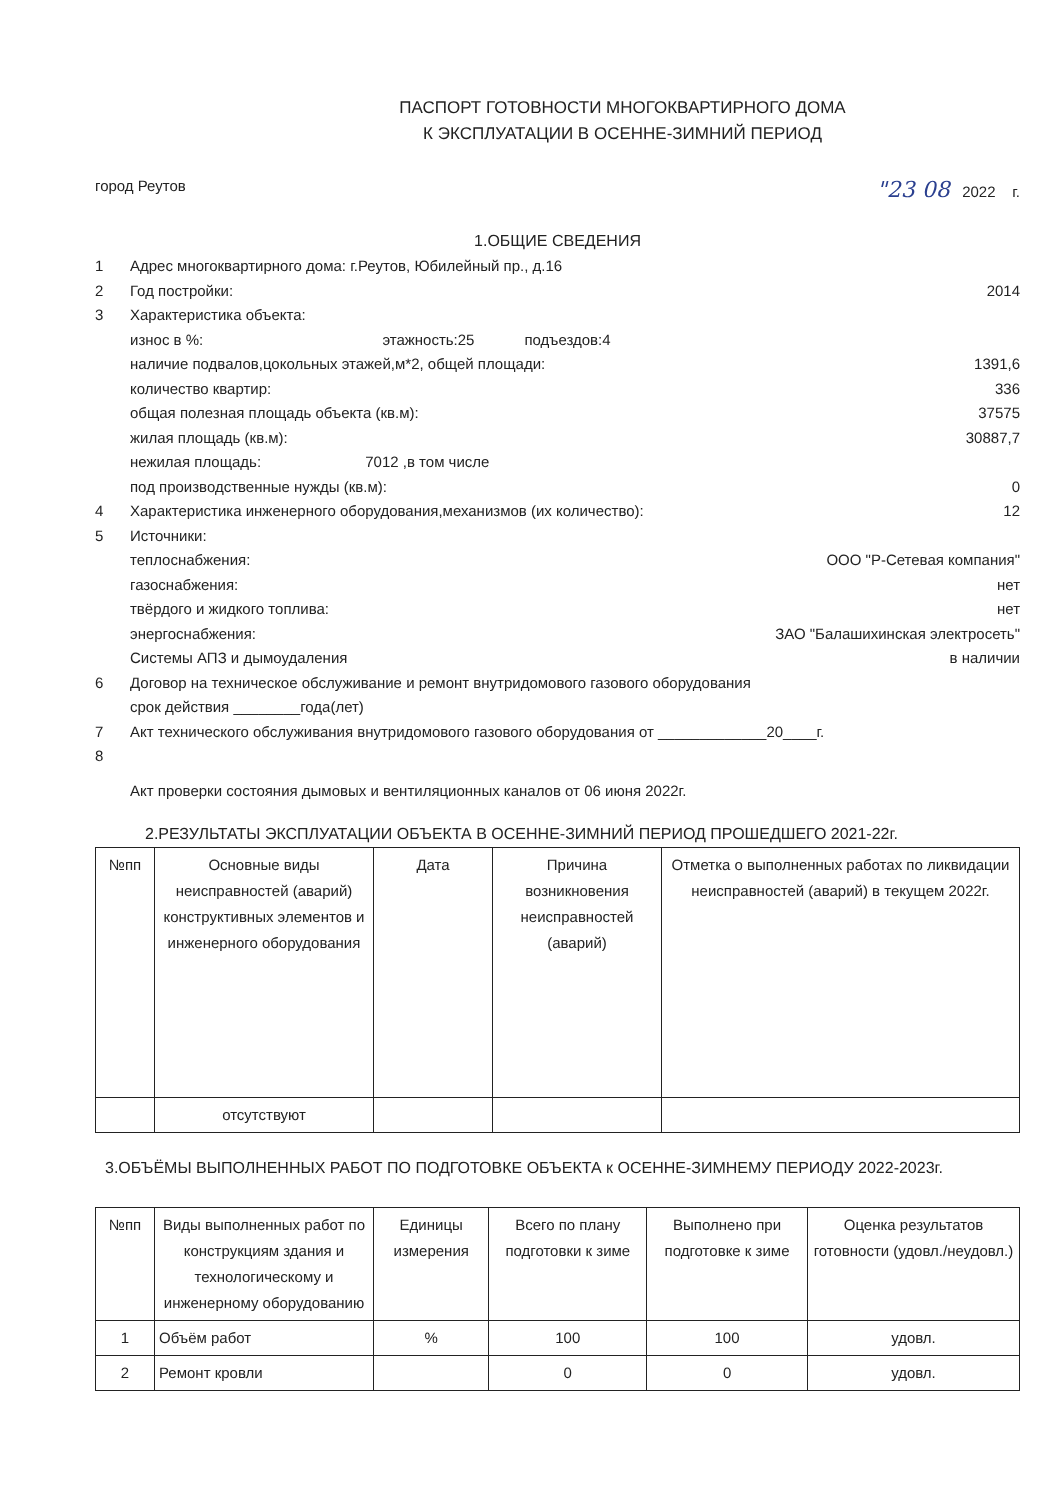ПАСПОРТ ГОТОВНОСТИ МНОГОКВАРТИРНОГО ДОМА
К ЭКСПЛУАТАЦИИ В ОСЕННЕ-ЗИМНИЙ ПЕРИОД
город Реутов "23 08 2022 г.
1.ОБЩИЕ СВЕДЕНИЯ
1 Адрес многоквартирного дома: г.Реутов, Юбилейный пр., д.16
2 Год постройки: 2014
3 Характеристика объекта:
износ в %: этажность:25 подъездов:4
наличие подвалов,цокольных этажей,м*2, общей площади: 1391,6
количество квартир: 336
общая полезная площадь объекта (кв.м): 37575
жилая площадь (кв.м): 30887,7
нежилая площадь: 7012 ,в том числе
под производственные нужды (кв.м): 0
4 Характеристика инженерного оборудования,механизмов (их количество): 12
5 Источники:
теплоснабжения: ООО "Р-Сетевая компания"
газоснабжения: нет
твёрдого и жидкого топлива: нет
энергоснабжения: ЗАО "Балашихинская электросеть"
Системы АПЗ и дымоудаления в наличии
6 Договор на техническое обслуживание и ремонт внутридомового газового оборудования
срок действия ________года(лет)
7 Акт технического обслуживания внутридомового газового оборудования от _____________20____г.
8
Акт проверки состояния дымовых и вентиляционных каналов от 06 июня 2022г.
2.РЕЗУЛЬТАТЫ ЭКСПЛУАТАЦИИ ОБЪЕКТА В ОСЕННЕ-ЗИМНИЙ ПЕРИОД ПРОШЕДШЕГО 2021-22г.
| №пп | Основные виды неисправностей (аварий) конструктивных элементов и инженерного оборудования | Дата | Причина возникновения неисправностей (аварий) | Отметка о выполненных работах по ликвидации неисправностей (аварий) в текущем 2022г. |
| --- | --- | --- | --- | --- |
| | отсутствуют | | | |
3.ОБЪЁМЫ ВЫПОЛНЕННЫХ РАБОТ ПО ПОДГОТОВКЕ ОБЪЕКТА к ОСЕННЕ-ЗИМНЕМУ ПЕРИОДУ 2022-2023г.
| №пп | Виды выполненных работ по конструкциям здания и технологическому и инженерному оборудованию | Единицы измерения | Всего по плану подготовки к зиме | Выполнено при подготовке к зиме | Оценка результатов готовности (удовл./неудовл.) |
| --- | --- | --- | --- | --- | --- |
| 1 | Объём работ | % | 100 | 100 | удовл. |
| 2 | Ремонт кровли | | 0 | 0 | удовл. |